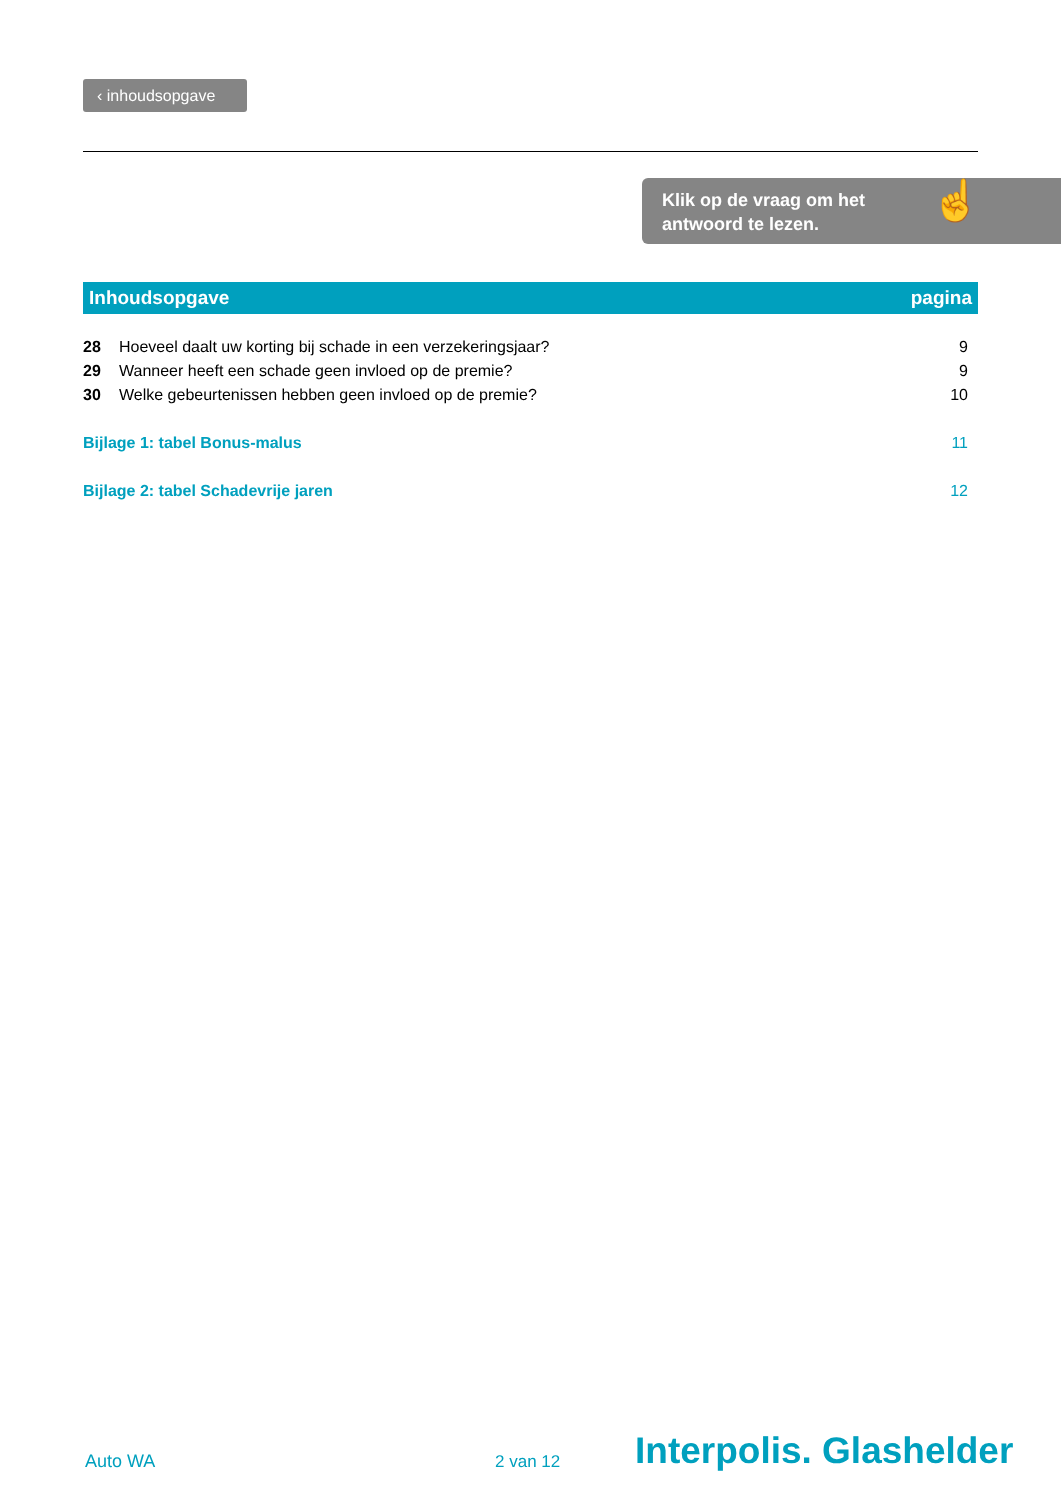‹ inhoudsopgave
Klik op de vraag om het
antwoord te lezen.
☝
Inhoudsopgave pagina
28 Hoeveel daalt uw korting bij schade in een verzekeringsjaar? 9
29 Wanneer heeft een schade geen invloed op de premie? 9
30 Welke gebeurtenissen hebben geen invloed op de premie? 10
Bijlage 1: tabel Bonus-malus 11
Bijlage 2: tabel Schadevrije jaren 12
Auto WA 2 van 12 Interpolis. Glashelder